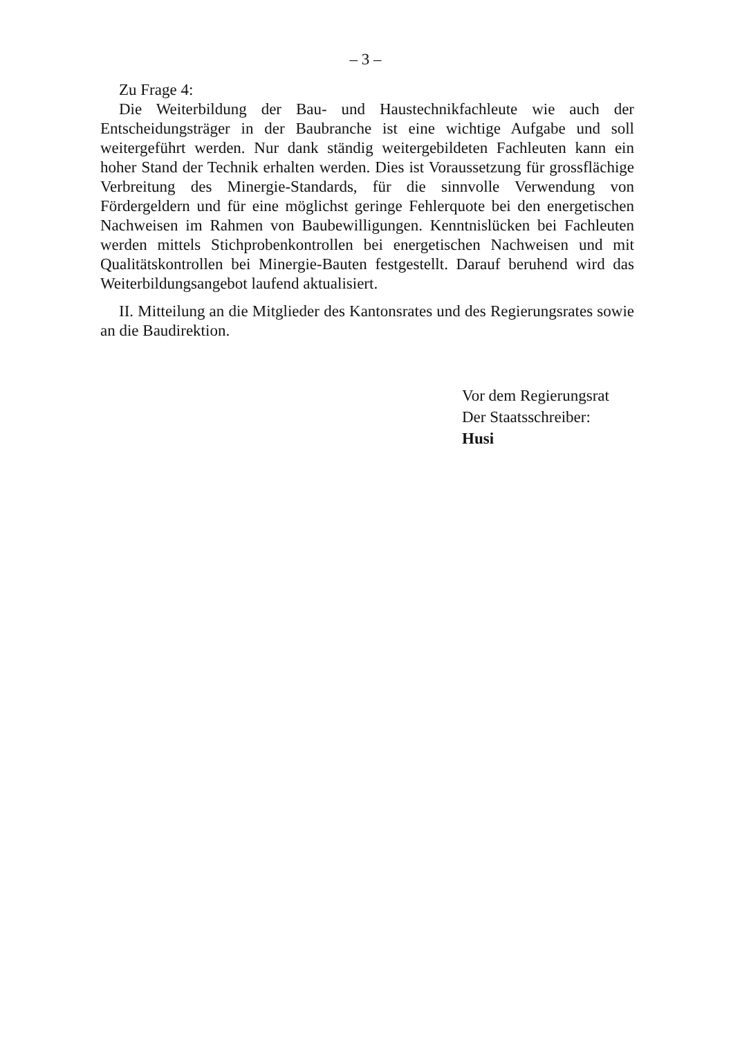– 3 –
Zu Frage 4:
Die Weiterbildung der Bau- und Haustechnikfachleute wie auch der Entscheidungsträger in der Baubranche ist eine wichtige Aufgabe und soll weitergeführt werden. Nur dank ständig weitergebildeten Fachleuten kann ein hoher Stand der Technik erhalten werden. Dies ist Voraussetzung für grossflächige Verbreitung des Minergie-Standards, für die sinnvolle Verwendung von Fördergeldern und für eine möglichst geringe Fehlerquote bei den energetischen Nachweisen im Rahmen von Baubewilligungen. Kenntnislücken bei Fachleuten werden mittels Stichprobenkontrollen bei energetischen Nachweisen und mit Qualitätskontrollen bei Minergie-Bauten festgestellt. Darauf beruhend wird das Weiterbildungsangebot laufend aktualisiert.
II. Mitteilung an die Mitglieder des Kantonsrates und des Regierungsrates sowie an die Baudirektion.
Vor dem Regierungsrat
Der Staatsschreiber:
Husi